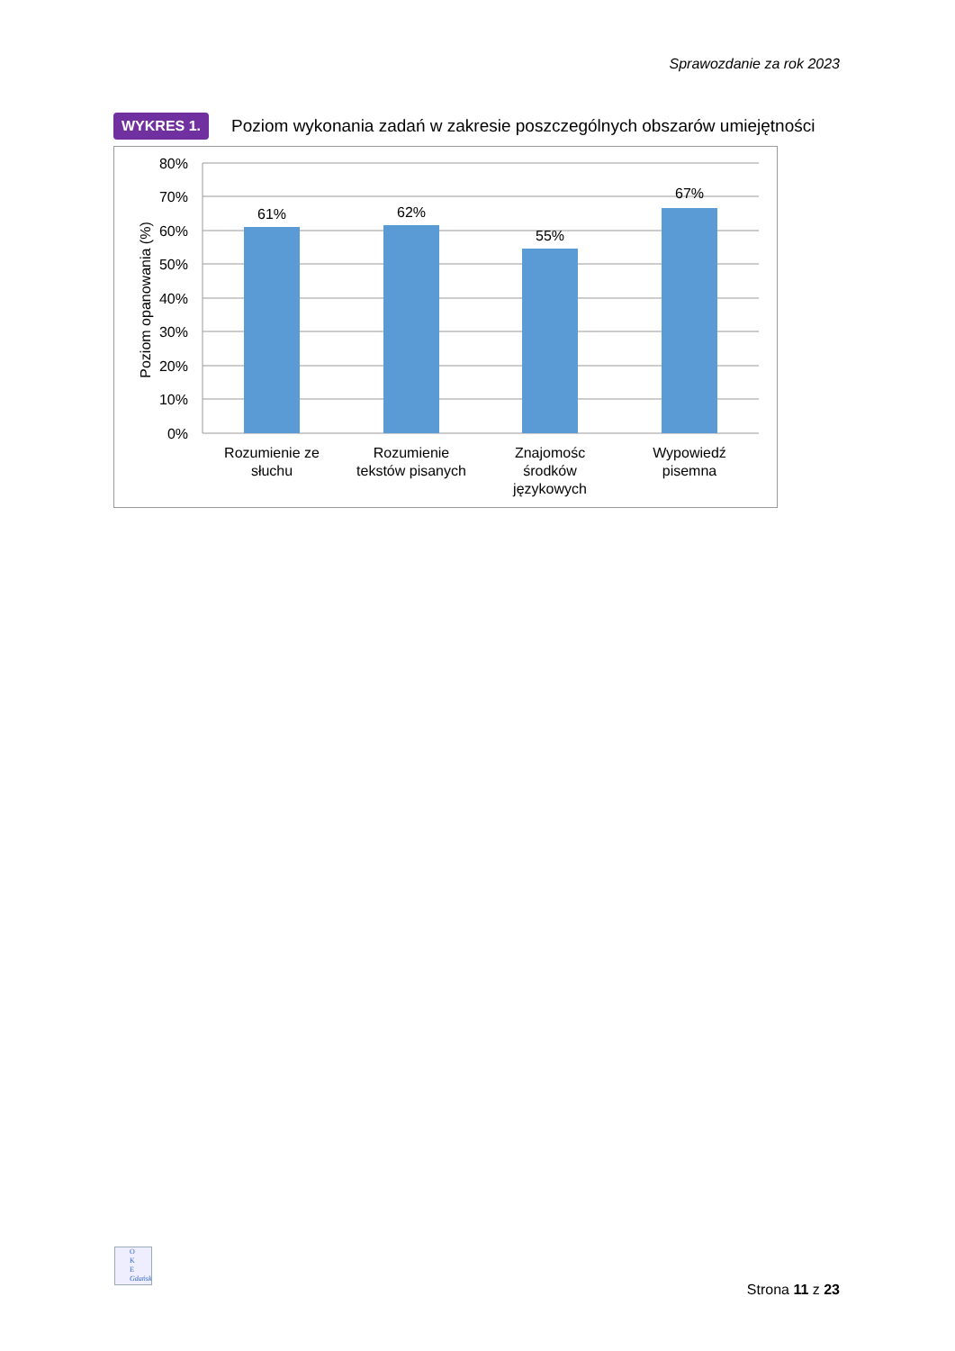Sprawozdanie za rok 2023
WYKRES 1. Poziom wykonania zadań w zakresie poszczególnych obszarów umiejętności
80%
70%
60%
50%
40%
30%
20%
10%
0%
Poziom opanowania (%)
61%
62%
55%
67%
Rozumienie ze
słuchu
Rozumienie
tekstów pisanych
Znajomośc
środków
językowych
Wypowiedź
pisemna
O
K
E
Gdańsk
Strona 11 z 23